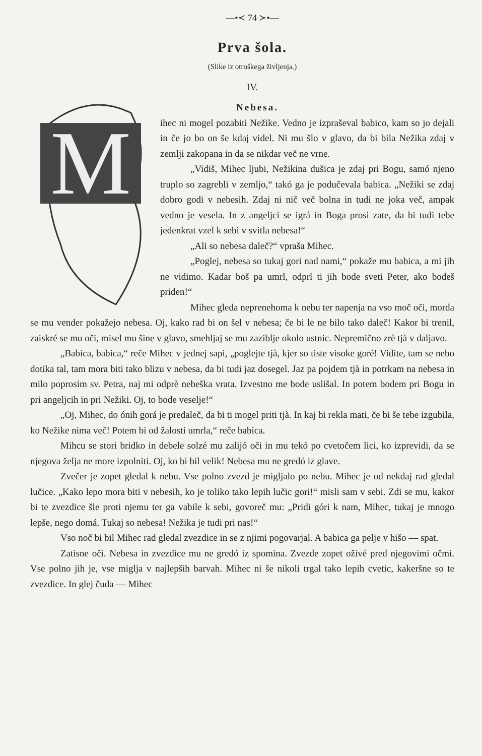—•≺ 74 ≻•—
Prva šola.
(Slike iz otroškega življenja.)
IV.
Nebesa.
M
ihec ni mogel pozabiti Nežike. Vedno je izpraševal babico, kam so jo dejali in če jo bo on še kdaj videl. Ni mu šlo v glavo, da bi bila Nežika zdaj v zemlji zakopana in da se nikdar več ne vrne.
„Vidiš, Mihec ljubi, Nežikina dušica je zdaj pri Bogu, samó njeno truplo so zagrebli v zemljo,“ takó ga je podučevala babica. „Nežiki se zdaj dobro godi v nebesih. Zdaj ni nič več bolna in tudi ne joka več, ampak vedno je vesela. In z angeljci se igrá in Boga prosi zate, da bi tudi tebe jedenkrat vzel k sebi v svitla nebesa!“
„Ali so nebesa daleč?“ vpraša Mihec.
„Poglej, nebesa so tukaj gori nad nami,“ pokaže mu babica, a mi jih ne vidimo. Kadar boš pa umrl, odprl ti jih bode sveti Peter, ako bodeš priden!“
Mihec gleda neprenehoma k nebu ter napenja na vso moč oči, morda se mu vender pokažejo nebesa. Oj, kako rad bi on šel v nebesa; če bi le ne bilo tako daleč! Kakor bi trenil, zaiskré se mu oči, misel mu šine v glavo, smehljaj se mu zaziblje okolo ustnic. Nepremično zrè tjà v daljavo.
„Babica, babica,“ reče Mihec v jednej sapi, „poglejte tjà, kjer so tiste visoke goré! Vidite, tam se nebo dotika tal, tam mora biti tako blizu v nebesa, da bi tudi jaz dosegel. Jaz pa pojdem tjà in potrkam na nebesa in milo poprosim sv. Petra, naj mi odprè nebeška vrata. Izvestno me bode uslišal. In potem bodem pri Bogu in pri angeljcih in pri Nežiki. Oj, to bode veselje!“
„Oj, Mihec, do ónih gorá je predaleč, da bi ti mogel priti tjà. In kaj bi rekla mati, če bi še tebe izgubila, ko Nežike nima več! Potem bi od žalosti umrla,“ reče babica.
Mihcu se stori bridko in debele solzé mu zalijó oči in mu tekó po cvetočem lici, ko izprevidi, da se njegova želja ne more izpolniti. Oj, ko bi bil velik! Nebesa mu ne gredó iz glave.
Zvečer je zopet gledal k nebu. Vse polno zvezd je migljalo po nebu. Mihec je od nekdaj rad gledal lučice. „Kako lepo mora biti v nebesih, ko je toliko tako lepih lučic gori!“ misli sam v sebi. Zdi se mu, kakor bi te zvezdice šle proti njemu ter ga vabile k sebi, govoreč mu: „Pridi góri k nam, Mihec, tukaj je mnogo lepše, nego domá. Tukaj so nebesa! Nežika je tudi pri nas!“
Vso noč bi bil Mihec rad gledal zvezdice in se z njimi pogovarjal. A babica ga pelje v hišo — spat.
Zatisne oči. Nebesa in zvezdice mu ne gredó iz spomina. Zvezde zopet oživé pred njegovimi očmi. Vse polno jih je, vse miglja v najlepših barvah. Mihec ni še nikoli trgal tako lepih cvetic, kakeršne so te zvezdice. In glej čuda — Mihec